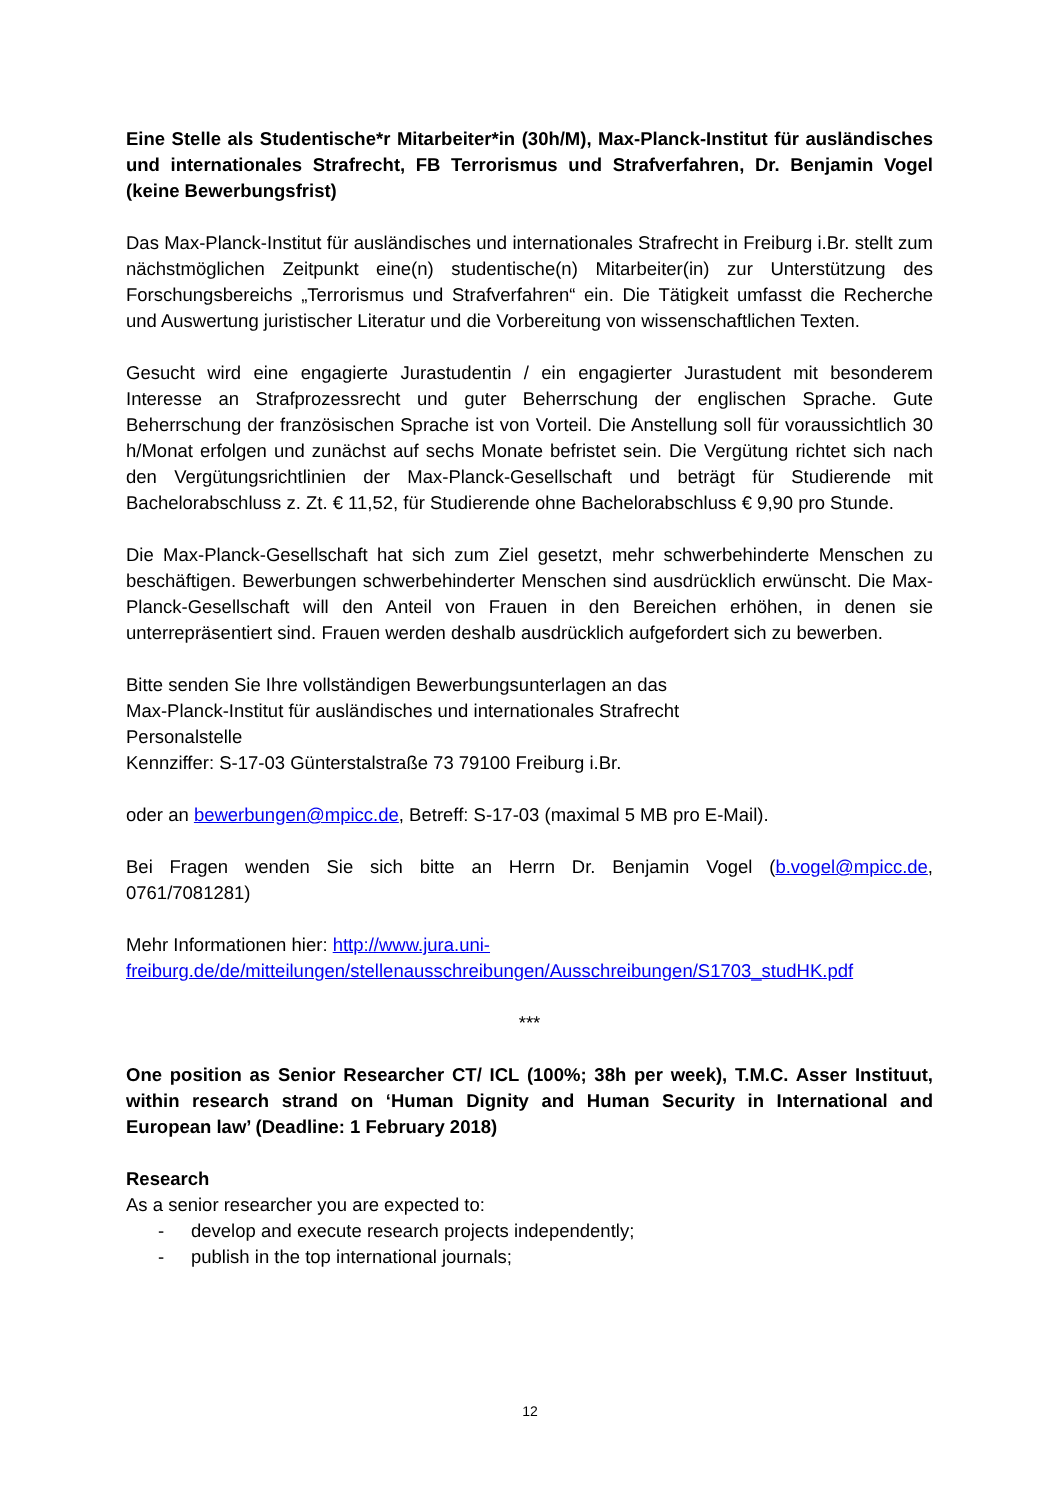Eine Stelle als Studentische*r Mitarbeiter*in (30h/M), Max-Planck-Institut für ausländisches und internationales Strafrecht, FB Terrorismus und Strafverfahren, Dr. Benjamin Vogel (keine Bewerbungsfrist)
Das Max-Planck-Institut für ausländisches und internationales Strafrecht in Freiburg i.Br. stellt zum nächstmöglichen Zeitpunkt eine(n) studentische(n) Mitarbeiter(in) zur Unterstützung des Forschungsbereichs „Terrorismus und Strafverfahren“ ein. Die Tätigkeit umfasst die Recherche und Auswertung juristischer Literatur und die Vorbereitung von wissenschaftlichen Texten.
Gesucht wird eine engagierte Jurastudentin / ein engagierter Jurastudent mit besonderem Interesse an Strafprozessrecht und guter Beherrschung der englischen Sprache. Gute Beherrschung der französischen Sprache ist von Vorteil. Die Anstellung soll für voraussichtlich 30 h/Monat erfolgen und zunächst auf sechs Monate befristet sein. Die Vergütung richtet sich nach den Vergütungsrichtlinien der Max-Planck-Gesellschaft und beträgt für Studierende mit Bachelorabschluss z. Zt. € 11,52, für Studierende ohne Bachelorabschluss € 9,90 pro Stunde.
Die Max-Planck-Gesellschaft hat sich zum Ziel gesetzt, mehr schwerbehinderte Menschen zu beschäftigen. Bewerbungen schwerbehinderter Menschen sind ausdrücklich erwünscht. Die Max-Planck-Gesellschaft will den Anteil von Frauen in den Bereichen erhöhen, in denen sie unterrepräsentiert sind. Frauen werden deshalb ausdrücklich aufgefordert sich zu bewerben.
Bitte senden Sie Ihre vollständigen Bewerbungsunterlagen an das
Max-Planck-Institut für ausländisches und internationales Strafrecht
Personalstelle
Kennziffer: S-17-03 Günterstalstraße 73 79100 Freiburg i.Br.
oder an bewerbungen@mpicc.de, Betreff: S-17-03 (maximal 5 MB pro E-Mail).
Bei Fragen wenden Sie sich bitte an Herrn Dr. Benjamin Vogel (b.vogel@mpicc.de, 0761/7081281)
Mehr Informationen hier: http://www.jura.uni-freiburg.de/de/mitteilungen/stellenausschreibungen/Ausschreibungen/S1703_studHK.pdf
***
One position as Senior Researcher CT/ ICL (100%; 38h per week), T.M.C. Asser Instituut, within research strand on ‘Human Dignity and Human Security in International and European law’ (Deadline: 1 February 2018)
Research
As a senior researcher you are expected to:
- develop and execute research projects independently;
- publish in the top international journals;
12